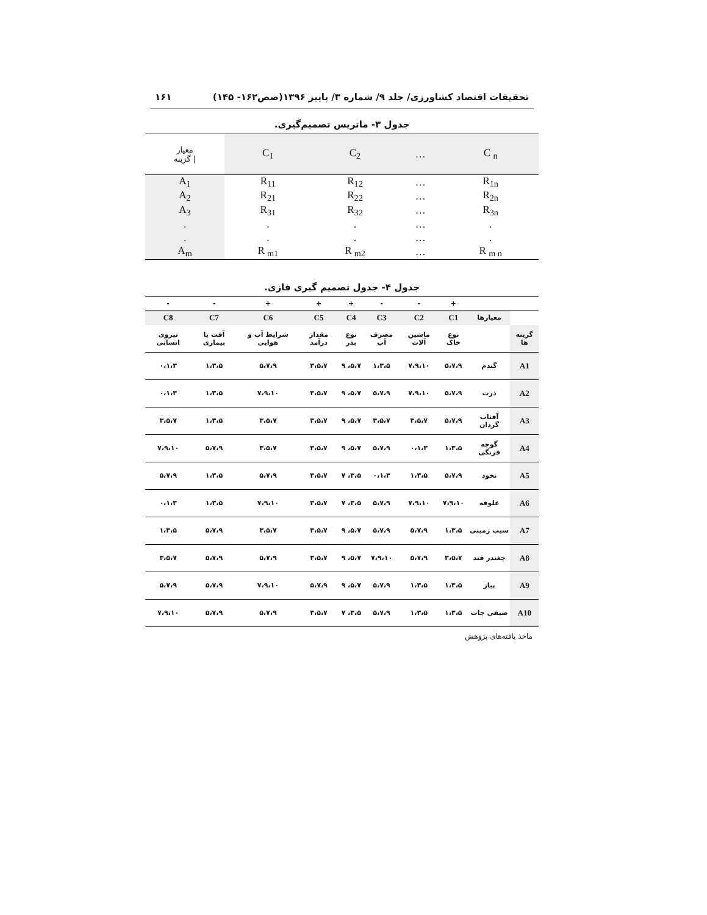تحقیقات اقتصاد کشاورزی/ جلد ۹/ شماره ۳/ پاییز ۱۳۹۶(صص۱۶۲- ۱۴۵) ۱۶۱
جدول ۳- ماتریس تصمیم‌گیری.
| معیار / گزینه | C<sub>1</sub> | C<sub>2</sub> | … | C <sub>n</sub> |
| A<sub>1</sub> | R<sub>11</sub> | R<sub>12</sub> | … | R<sub>1n</sub> |
| A<sub>2</sub> | R<sub>21</sub> | R<sub>22</sub> | … | R<sub>2n</sub> |
| A<sub>3</sub> | R<sub>31</sub> | R<sub>32</sub> | … | R<sub>3n</sub> |
| . | . | . | … | . |
| . | . | . | … | . |
| A<sub>m</sub> | R <sub>m1</sub> | R <sub>m2</sub> | … | R <sub>m n</sub> |
جدول ۴- جدول تصمیم گیری فازی.
| | | + | - | - | + | + | + | - | - |
| | معیارها | C1 | C2 | C3 | C4 | C5 | C6 | C7 | C8 |
| گزینه ها | | نوع خاک | ماشین آلات | مصرف آب | نوع بذر | مقدار درآمد | شرایط آب و هوایی | آفت یا بیماری | نیروی انسانی |
| A1 | گندم | ۵،۷،۹ | ۷،۹،۱۰ | ۱،۳،۵ | ۵،۷، ۹ | ۳،۵،۷ | ۵،۷،۹ | ۱،۳،۵ | ۰،۱،۳ |
| A2 | ذرت | ۵،۷،۹ | ۷،۹،۱۰ | ۵،۷،۹ | ۵،۷، ۹ | ۳،۵،۷ | ۷،۹،۱۰ | ۱،۳،۵ | ۰،۱،۳ |
| A3 | آفتاب گردان | ۵،۷،۹ | ۳،۵،۷ | ۳،۵،۷ | ۵،۷، ۹ | ۳،۵،۷ | ۳،۵،۷ | ۱،۳،۵ | ۳،۵،۷ |
| A4 | گوجه فرنگی | ۱،۳،۵ | ۰،۱،۳ | ۵،۷،۹ | ۵،۷، ۹ | ۳،۵،۷ | ۳،۵،۷ | ۵،۷،۹ | ۷،۹،۱۰ |
| A5 | نخود | ۵،۷،۹ | ۱،۳،۵ | ۰،۱،۳ | ۳،۵، ۷ | ۳،۵،۷ | ۵،۷،۹ | ۱،۳،۵ | ۵،۷،۹ |
| A6 | علوفه | ۷،۹،۱۰ | ۷،۹،۱۰ | ۵،۷،۹ | ۳،۵، ۷ | ۳،۵،۷ | ۷،۹،۱۰ | ۱،۳،۵ | ۰،۱،۳ |
| A7 | سیب زمینی | ۱،۳،۵ | ۵،۷،۹ | ۵،۷،۹ | ۵،۷، ۹ | ۳،۵،۷ | ۳،۵،۷ | ۵،۷،۹ | ۱،۳،۵ |
| A8 | چغندر قند | ۳،۵،۷ | ۵،۷،۹ | ۷،۹،۱۰ | ۵،۷، ۹ | ۳،۵،۷ | ۵،۷،۹ | ۵،۷،۹ | ۳،۵،۷ |
| A9 | پیاز | ۱،۳،۵ | ۱،۳،۵ | ۵،۷،۹ | ۵،۷، ۹ | ۵،۷،۹ | ۷،۹،۱۰ | ۵،۷،۹ | ۵،۷،۹ |
| A10 | صیفی جات | ۱،۳،۵ | ۱،۳،۵ | ۵،۷،۹ | ۳،۵، ۷ | ۳،۵،۷ | ۵،۷،۹ | ۵،۷،۹ | ۷،۹،۱۰ |
ماخذ یافته‌های پژوهش